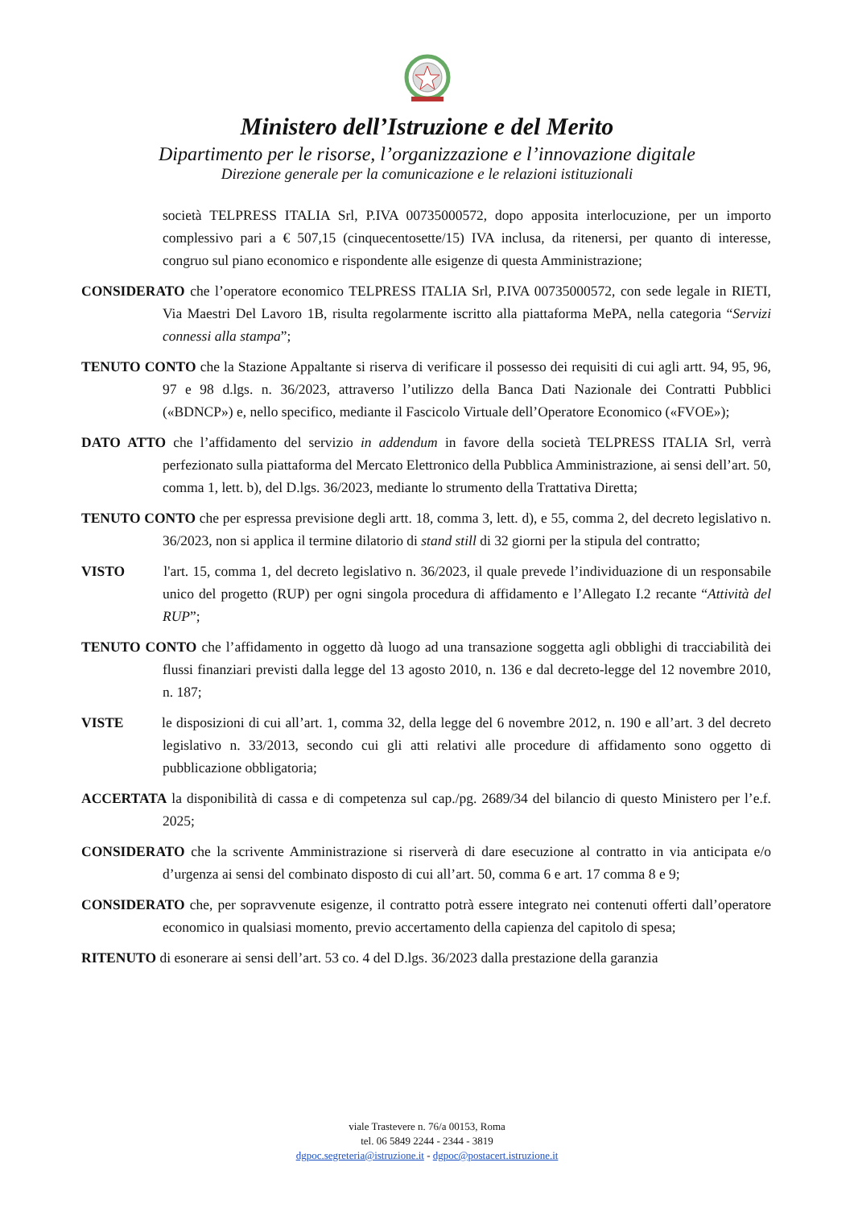Ministero dell’Istruzione e del Merito
Dipartimento per le risorse, l’organizzazione e l’innovazione digitale
Direzione generale per la comunicazione e le relazioni istituzionali
società TELPRESS ITALIA Srl, P.IVA 00735000572, dopo apposita interlocuzione, per un importo complessivo pari a € 507,15 (cinquecentosette/15) IVA inclusa, da ritenersi, per quanto di interesse, congruo sul piano economico e rispondente alle esigenze di questa Amministrazione;
CONSIDERATO che l’operatore economico TELPRESS ITALIA Srl, P.IVA 00735000572, con sede legale in RIETI, Via Maestri Del Lavoro 1B, risulta regolarmente iscritto alla piattaforma MePA, nella categoria “Servizi connessi alla stampa”;
TENUTO CONTO che la Stazione Appaltante si riserva di verificare il possesso dei requisiti di cui agli artt. 94, 95, 96, 97 e 98 d.lgs. n. 36/2023, attraverso l’utilizzo della Banca Dati Nazionale dei Contratti Pubblici («BDNCP») e, nello specifico, mediante il Fascicolo Virtuale dell’Operatore Economico («FVOE»);
DATO ATTO che l’affidamento del servizio in addendum in favore della società TELPRESS ITALIA Srl, verrà perfezionato sulla piattaforma del Mercato Elettronico della Pubblica Amministrazione, ai sensi dell’art. 50, comma 1, lett. b), del D.lgs. 36/2023, mediante lo strumento della Trattativa Diretta;
TENUTO CONTO che per espressa previsione degli artt. 18, comma 3, lett. d), e 55, comma 2, del decreto legislativo n. 36/2023, non si applica il termine dilatorio di stand still di 32 giorni per la stipula del contratto;
VISTO l'art. 15, comma 1, del decreto legislativo n. 36/2023, il quale prevede l’individuazione di un responsabile unico del progetto (RUP) per ogni singola procedura di affidamento e l’Allegato I.2 recante “Attività del RUP”;
TENUTO CONTO che l’affidamento in oggetto dà luogo ad una transazione soggetta agli obblighi di tracciabilità dei flussi finanziari previsti dalla legge del 13 agosto 2010, n. 136 e dal decreto-legge del 12 novembre 2010, n. 187;
VISTE le disposizioni di cui all’art. 1, comma 32, della legge del 6 novembre 2012, n. 190 e all’art. 3 del decreto legislativo n. 33/2013, secondo cui gli atti relativi alle procedure di affidamento sono oggetto di pubblicazione obbligatoria;
ACCERTATA la disponibilità di cassa e di competenza sul cap./pg. 2689/34 del bilancio di questo Ministero per l’e.f. 2025;
CONSIDERATO che la scrivente Amministrazione si riserverà di dare esecuzione al contratto in via anticipata e/o d’urgenza ai sensi del combinato disposto di cui all’art. 50, comma 6 e art. 17 comma 8 e 9;
CONSIDERATO che, per sopravvenute esigenze, il contratto potrà essere integrato nei contenuti offerti dall’operatore economico in qualsiasi momento, previo accertamento della capienza del capitolo di spesa;
RITENUTO di esonerare ai sensi dell’art. 53 co. 4 del D.lgs. 36/2023 dalla prestazione della garanzia
viale Trastevere n. 76/a 00153, Roma
tel. 06 5849 2244 - 2344 - 3819
dgpoc.segreteria@istruzione.it - dgpoc@postacert.istruzione.it